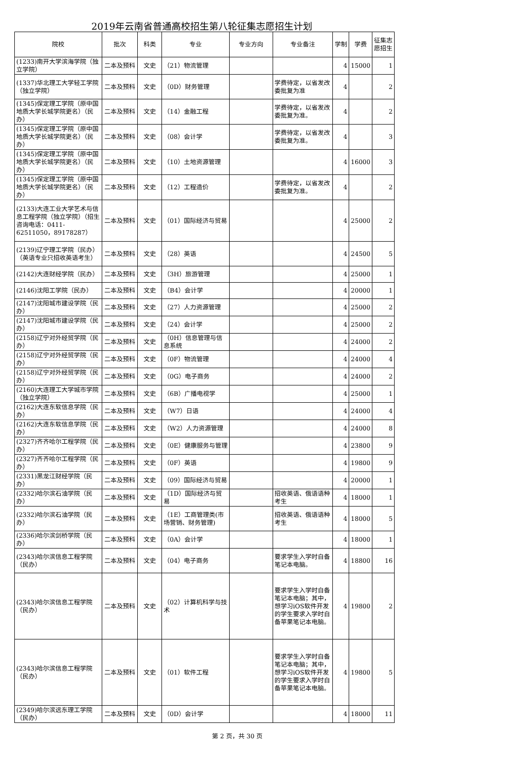2019年云南省普通高校招生第八轮征集志愿招生计划
| 院校 | 批次 | 科类 | 专业 | 专业方向 | 专业备注 | 学制 | 学费 | 征集志愿招生 |
| --- | --- | --- | --- | --- | --- | --- | --- | --- |
| (1233)南开大学滨海学院（独立学院） | 二本及预科 | 文史 | （21）物流管理 | | | 4 | 15000 | 1 |
| (1337)华北理工大学轻工学院（独立学院） | 二本及预科 | 文史 | （0D）财务管理 | | 学费待定，以省发改委批复为准 | 4 | | 2 |
| (1345)保定理工学院（原中国地质大学长城学院更名）（民办） | 二本及预科 | 文史 | （14）金融工程 | | 学费待定，以省发改委批复为准。 | 4 | | 2 |
| (1345)保定理工学院（原中国地质大学长城学院更名）（民办） | 二本及预科 | 文史 | （08）会计学 | | 学费待定，以省发改委批复为准。 | 4 | | 3 |
| (1345)保定理工学院（原中国地质大学长城学院更名）（民办） | 二本及预科 | 文史 | （10）土地资源管理 | | | 4 | 16000 | 3 |
| (1345)保定理工学院（原中国地质大学长城学院更名）（民办） | 二本及预科 | 文史 | （12）工程造价 | | 学费待定，以省发改委批复为准。 | 4 | | 2 |
| (2133)大连工业大学艺术与信息工程学院（独立学院）（招生咨询电话：0411-62511050，89178287） | 二本及预科 | 文史 | （01）国际经济与贸易 | | | 4 | 25000 | 2 |
| (2139)辽宁理工学院（民办）（英语专业只招收英语考生） | 二本及预科 | 文史 | （28）英语 | | | 4 | 24500 | 5 |
| (2142)大连财经学院（民办） | 二本及预科 | 文史 | （3H）旅游管理 | | | 4 | 25000 | 1 |
| (2146)沈阳工学院（民办） | 二本及预科 | 文史 | （B4）会计学 | | | 4 | 20000 | 1 |
| (2147)沈阳城市建设学院（民办） | 二本及预科 | 文史 | （27）人力资源管理 | | | 4 | 25000 | 2 |
| (2147)沈阳城市建设学院（民办） | 二本及预科 | 文史 | （24）会计学 | | | 4 | 25000 | 2 |
| (2158)辽宁对外经贸学院（民办） | 二本及预科 | 文史 | （0H）信息管理与信息系统 | | | 4 | 24000 | 2 |
| (2158)辽宁对外经贸学院（民办） | 二本及预科 | 文史 | （0F）物流管理 | | | 4 | 24000 | 4 |
| (2158)辽宁对外经贸学院（民办） | 二本及预科 | 文史 | （0G）电子商务 | | | 4 | 24000 | 2 |
| (2160)大连理工大学城市学院（独立学院） | 二本及预科 | 文史 | （6B）广播电视学 | | | 4 | 25000 | 1 |
| (2162)大连东软信息学院（民办） | 二本及预科 | 文史 | （W7）日语 | | | 4 | 24000 | 4 |
| (2162)大连东软信息学院（民办） | 二本及预科 | 文史 | （W2）人力资源管理 | | | 4 | 24000 | 8 |
| (2327)齐齐哈尔工程学院（民办） | 二本及预科 | 文史 | （0E）健康服务与管理 | | | 4 | 23800 | 9 |
| (2327)齐齐哈尔工程学院（民办） | 二本及预科 | 文史 | （0F）英语 | | | 4 | 19800 | 9 |
| (2331)黑龙江财经学院（民办） | 二本及预科 | 文史 | （09）国际经济与贸易 | | | 4 | 20000 | 1 |
| (2332)哈尔滨石油学院（民办） | 二本及预科 | 文史 | （1D）国际经济与贸易 | | 招收英语、俄语语种考生 | 4 | 18000 | 1 |
| (2332)哈尔滨石油学院（民办） | 二本及预科 | 文史 | （1E）工商管理类(市场营销、财务管理) | | 招收英语、俄语语种考生 | 4 | 18000 | 5 |
| (2336)哈尔滨剑桥学院（民办） | 二本及预科 | 文史 | （0A）会计学 | | | 4 | 18000 | 1 |
| (2343)哈尔滨信息工程学院（民办） | 二本及预科 | 文史 | （04）电子商务 | | 要求学生入学时自备笔记本电脑。 | 4 | 18800 | 16 |
| (2343)哈尔滨信息工程学院（民办） | 二本及预科 | 文史 | （02）计算机科学与技术 | | 要求学生入学时自备笔记本电脑；其中，想学习iOS软件开发的学生要求入学时自备苹果笔记本电脑。 | 4 | 19800 | 2 |
| (2343)哈尔滨信息工程学院（民办） | 二本及预科 | 文史 | （01）软件工程 | | 要求学生入学时自备笔记本电脑；其中，想学习iOS软件开发的学生要求入学时自备苹果笔记本电脑。 | 4 | 19800 | 5 |
| (2349)哈尔滨远东理工学院（民办） | 二本及预科 | 文史 | （0D）会计学 | | | 4 | 18000 | 11 |
第 2 页，共 30 页